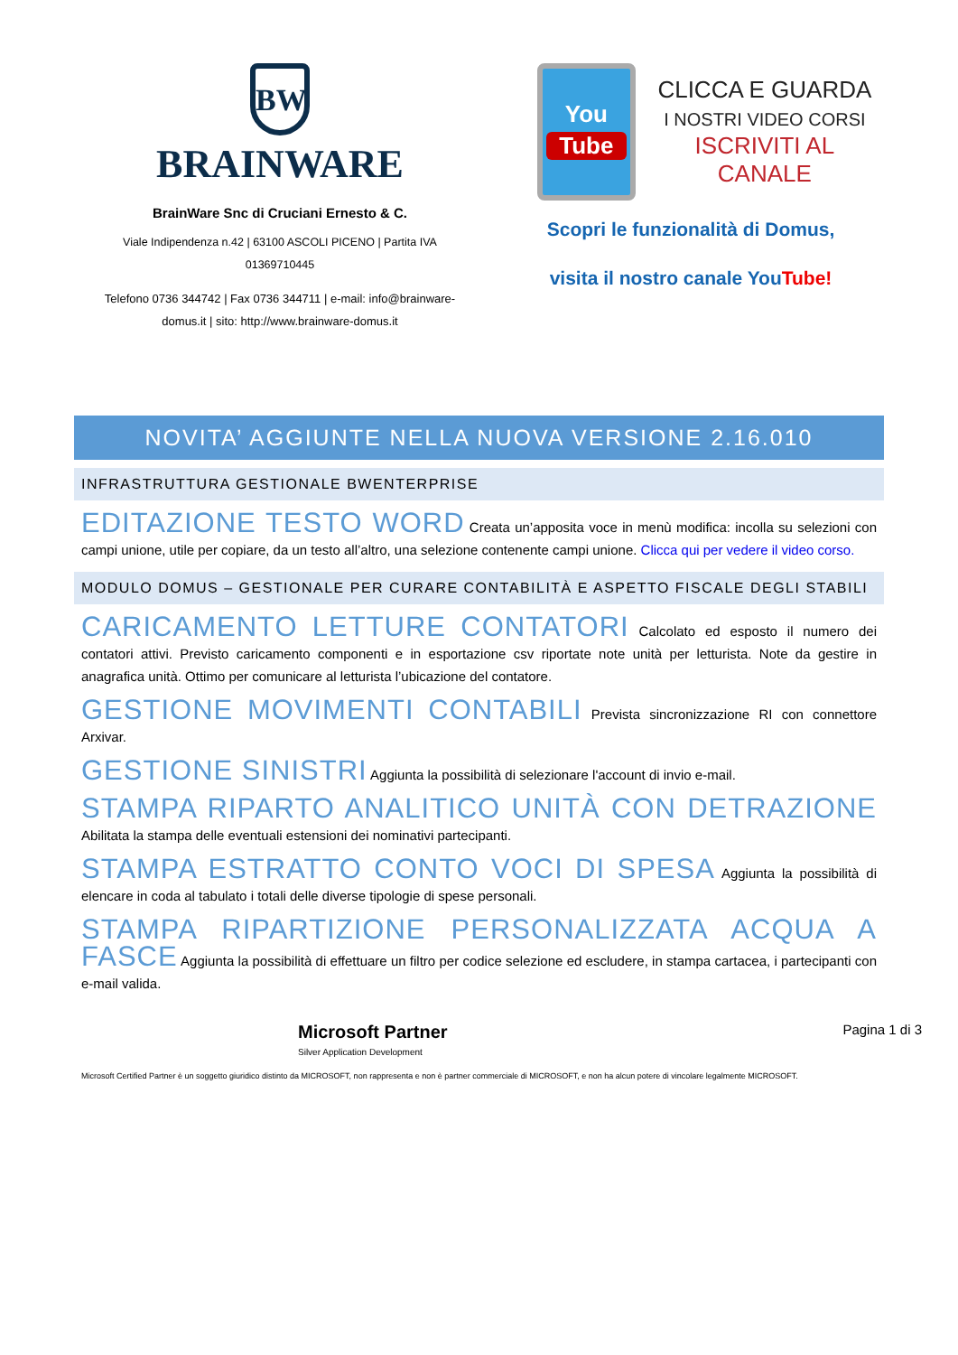BW
BRAINWARE
BrainWare Snc di Cruciani Ernesto & C.
Viale Indipendenza n.42 | 63100 ASCOLI PICENO | Partita IVA 01369710445
Telefono 0736 344742 | Fax 0736 344711 | e-mail: info@brainware-domus.it | sito: http://www.brainware-domus.it
You
Tube
CLICCA E GUARDA
I NOSTRI VIDEO CORSI
ISCRIVITI AL CANALE
Scopri le funzionalità di Domus,
visita il nostro canale YouTube!
NOVITA’ AGGIUNTE NELLA NUOVA VERSIONE 2.16.010
INFRASTRUTTURA GESTIONALE BWENTERPRISE
EDITAZIONE TESTO WORD Creata un’apposita voce in menù modifica: incolla su selezioni con campi unione, utile per copiare, da un testo all’altro, una selezione contenente campi unione. Clicca qui per vedere il video corso.
MODULO DOMUS – GESTIONALE PER CURARE CONTABILITÀ E ASPETTO FISCALE DEGLI STABILI
CARICAMENTO LETTURE CONTATORI Calcolato ed esposto il numero dei contatori attivi. Previsto caricamento componenti e in esportazione csv riportate note unità per letturista. Note da gestire in anagrafica unità. Ottimo per comunicare al letturista l’ubicazione del contatore.
GESTIONE MOVIMENTI CONTABILI Prevista sincronizzazione RI con connettore Arxivar.
GESTIONE SINISTRI Aggiunta la possibilità di selezionare l'account di invio e-mail.
STAMPA RIPARTO ANALITICO UNITÀ CON DETRAZIONE Abilitata la stampa delle eventuali estensioni dei nominativi partecipanti.
STAMPA ESTRATTO CONTO VOCI DI SPESA Aggiunta la possibilità di elencare in coda al tabulato i totali delle diverse tipologie di spese personali.
STAMPA RIPARTIZIONE PERSONALIZZATA ACQUA A FASCE Aggiunta la possibilità di effettuare un filtro per codice selezione ed escludere, in stampa cartacea, i partecipanti con e-mail valida.
Microsoft Partner
Silver Application Development
Pagina 1 di 3
Microsoft Certified Partner è un soggetto giuridico distinto da MICROSOFT, non rappresenta e non è partner commerciale di MICROSOFT, e non ha alcun potere di vincolare legalmente MICROSOFT.